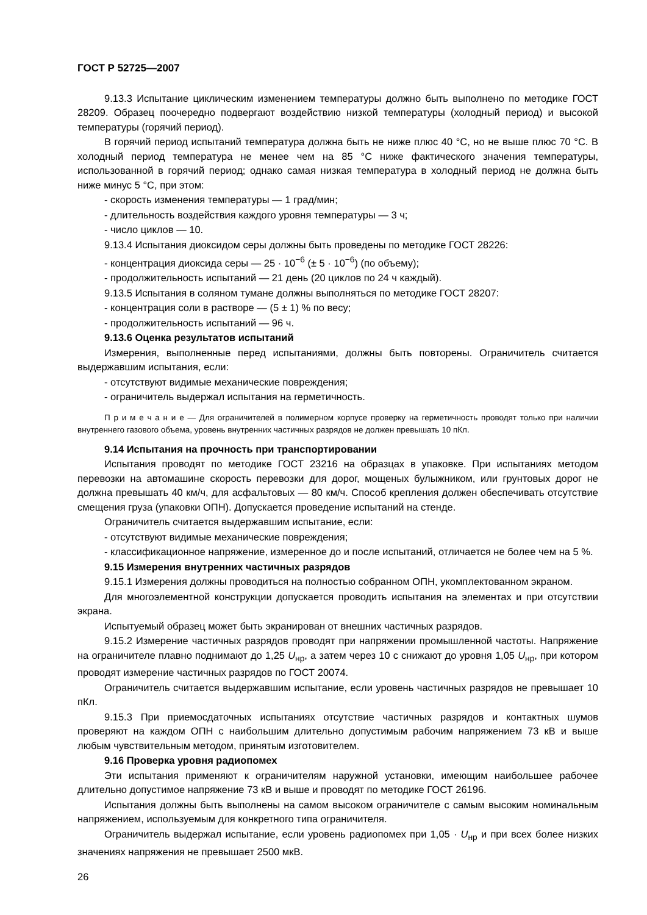ГОСТ Р 52725—2007
9.13.3 Испытание циклическим изменением температуры должно быть выполнено по методике ГОСТ 28209. Образец поочередно подвергают воздействию низкой температуры (холодный период) и высокой температуры (горячий период).
В горячий период испытаний температура должна быть не ниже плюс 40 °С, но не выше плюс 70 °С. В холодный период температура не менее чем на 85 °С ниже фактического значения температуры, использованной в горячий период; однако самая низкая температура в холодный период не должна быть ниже минус 5 °С, при этом:
- скорость изменения температуры — 1 град/мин;
- длительность воздействия каждого уровня температуры — 3 ч;
- число циклов — 10.
9.13.4 Испытания диоксидом серы должны быть проведены по методике ГОСТ 28226:
- концентрация диоксида серы — 25 · 10<sup>−6</sup> (± 5 · 10<sup>−6</sup>) (по объему);
- продолжительность испытаний — 21 день (20 циклов по 24 ч каждый).
9.13.5 Испытания в соляном тумане должны выполняться по методике ГОСТ 28207:
- концентрация соли в растворе — (5 ± 1) % по весу;
- продолжительность испытаний — 96 ч.
9.13.6 Оценка результатов испытаний
Измерения, выполненные перед испытаниями, должны быть повторены. Ограничитель считается выдержавшим испытания, если:
- отсутствуют видимые механические повреждения;
- ограничитель выдержал испытания на герметичность.
П р и м е ч а н и е — Для ограничителей в полимерном корпусе проверку на герметичность проводят только при наличии внутреннего газового объема, уровень внутренних частичных разрядов не должен превышать 10 пКл.
9.14 Испытания на прочность при транспортировании
Испытания проводят по методике ГОСТ 23216 на образцах в упаковке. При испытаниях методом перевозки на автомашине скорость перевозки для дорог, мощеных булыжником, или грунтовых дорог не должна превышать 40 км/ч, для асфальтовых — 80 км/ч. Способ крепления должен обеспечивать отсутствие смещения груза (упаковки ОПН). Допускается проведение испытаний на стенде.
Ограничитель считается выдержавшим испытание, если:
- отсутствуют видимые механические повреждения;
- классификационное напряжение, измеренное до и после испытаний, отличается не более чем на 5 %.
9.15 Измерения внутренних частичных разрядов
9.15.1 Измерения должны проводиться на полностью собранном ОПН, укомплектованном экраном.
Для многоэлементной конструкции допускается проводить испытания на элементах и при отсутствии экрана.
Испытуемый образец может быть экранирован от внешних частичных разрядов.
9.15.2 Измерение частичных разрядов проводят при напряжении промышленной частоты. Напряжение на ограничителе плавно поднимают до 1,25 U<sub>нр</sub>, а затем через 10 с снижают до уровня 1,05 U<sub>нр</sub>, при котором проводят измерение частичных разрядов по ГОСТ 20074.
Ограничитель считается выдержавшим испытание, если уровень частичных разрядов не превышает 10 пКл.
9.15.3 При приемосдаточных испытаниях отсутствие частичных разрядов и контактных шумов проверяют на каждом ОПН с наибольшим длительно допустимым рабочим напряжением 73 кВ и выше любым чувствительным методом, принятым изготовителем.
9.16 Проверка уровня радиопомех
Эти испытания применяют к ограничителям наружной установки, имеющим наибольшее рабочее длительно допустимое напряжение 73 кВ и выше и проводят по методике ГОСТ 26196.
Испытания должны быть выполнены на самом высоком ограничителе с самым высоким номинальным напряжением, используемым для конкретного типа ограничителя.
Ограничитель выдержал испытание, если уровень радиопомех при 1,05 · U<sub>нр</sub> и при всех более низких значениях напряжения не превышает 2500 мкВ.
26